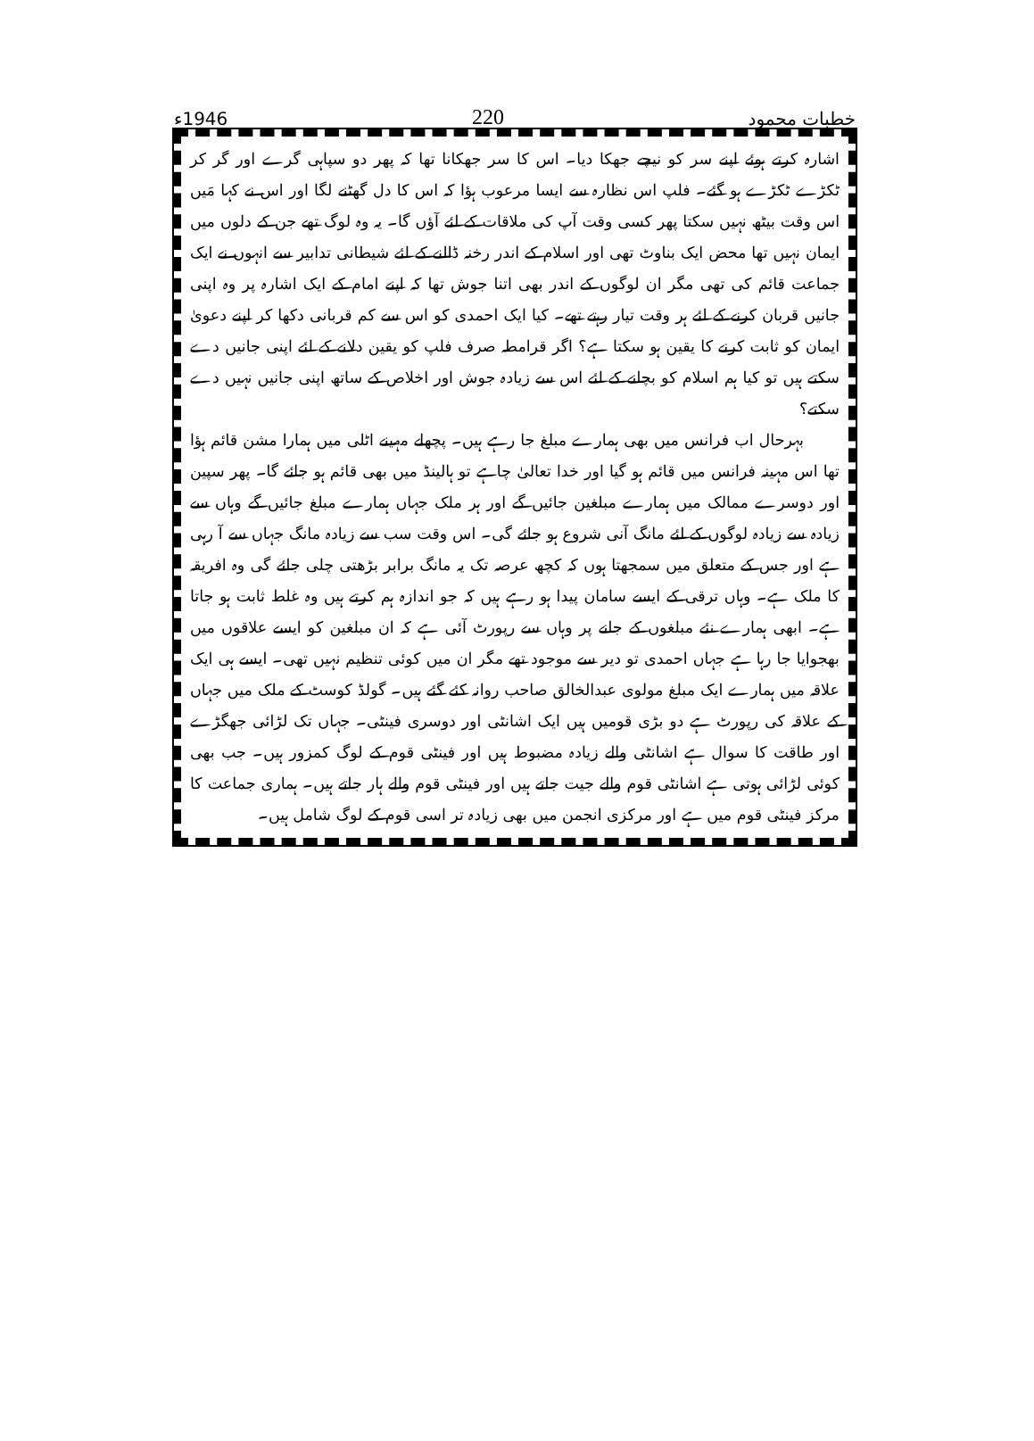خطبات محمود 220 1946ء
اشارہ کرتے ہوئے اپنے سر کو نیچے جھکا دیا۔ اس کا سر جھکانا تھا کہ پھر دو سپاہی گرے اور گر کر ٹکڑے ٹکڑے ہو گئے۔ فلپ اس نظارہ سے ایسا مرعوب ہؤا کہ اس کا دل گھٹنے لگا اور اس نے کہا مَیں اس وقت بیٹھ نہیں سکتا پھر کسی وقت آپ کی ملاقات کے لئے آؤں گا۔ یہ وہ لوگ تھے جن کے دلوں میں ایمان نہیں تھا محض ایک بناوٹ تھی اور اسلام کے اندر رخنہ ڈالنے کے لئے شیطانی تدابیر سے انہوں نے ایک جماعت قائم کی تھی مگر ان لوگوں کے اندر بھی اتنا جوش تھا کہ اپنے امام کے ایک اشارہ پر وہ اپنی جانیں قربان کرنے کے لئے ہر وقت تیار رہتے تھے۔ کیا ایک احمدی کو اس سے کم قربانی دکھا کر اپنے دعویٰ ایمان کو ثابت کرنے کا یقین ہو سکتا ہے؟ اگر قرامطہ صرف فلپ کو یقین دلانے کے لئے اپنی جانیں دے سکتے ہیں تو کیا ہم اسلام کو بچانے کے لئے اس سے زیادہ جوش اور اخلاص کے ساتھ اپنی جانیں نہیں دے سکتے؟
بہرحال اب فرانس میں بھی ہمارے مبلغ جا رہے ہیں۔ پچھلے مہینے اٹلی میں ہمارا مشن قائم ہؤا تھا اس مہینہ فرانس میں قائم ہو گیا اور خدا تعالیٰ چاہے تو ہالینڈ میں بھی قائم ہو جائے گا۔ پھر سپین اور دوسرے ممالک میں ہمارے مبلغین جائیں گے اور ہر ملک جہاں ہمارے مبلغ جائیں گے وہاں سے زیادہ سے زیادہ لوگوں کے لئے مانگ آنی شروع ہو جائے گی۔ اس وقت سب سے زیادہ مانگ جہاں سے آ رہی ہے اور جس کے متعلق میں سمجھتا ہوں کہ کچھ عرصہ تک یہ مانگ برابر بڑھتی چلی جائے گی وہ افریقہ کا ملک ہے۔ وہاں ترقی کے ایسے سامان پیدا ہو رہے ہیں کہ جو اندازہ ہم کرتے ہیں وہ غلط ثابت ہو جاتا ہے۔ ابھی ہمارے نئے مبلغوں کے جانے پر وہاں سے رپورٹ آئی ہے کہ ان مبلغین کو ایسے علاقوں میں بھجوایا جا رہا ہے جہاں احمدی تو دیر سے موجود تھے مگر ان میں کوئی تنظیم نہیں تھی۔ ایسے ہی ایک علاقہ میں ہمارے ایک مبلغ مولوی عبدالخالق صاحب روانہ کئے گئے ہیں۔ گولڈ کوسٹ کے ملک میں جہاں کے علاقہ کی رپورٹ ہے دو بڑی قومیں ہیں ایک اشانٹی اور دوسری فینٹی۔ جہاں تک لڑائی جھگڑے اور طاقت کا سوال ہے اشانٹی والے زیادہ مضبوط ہیں اور فینٹی قوم کے لوگ کمزور ہیں۔ جب بھی کوئی لڑائی ہوتی ہے اشانٹی قوم والے جیت جاتے ہیں اور فینٹی قوم والے ہار جاتے ہیں۔ ہماری جماعت کا مرکز فینٹی قوم میں ہے اور مرکزی انجمن میں بھی زیادہ تر اسی قوم کے لوگ شامل ہیں۔